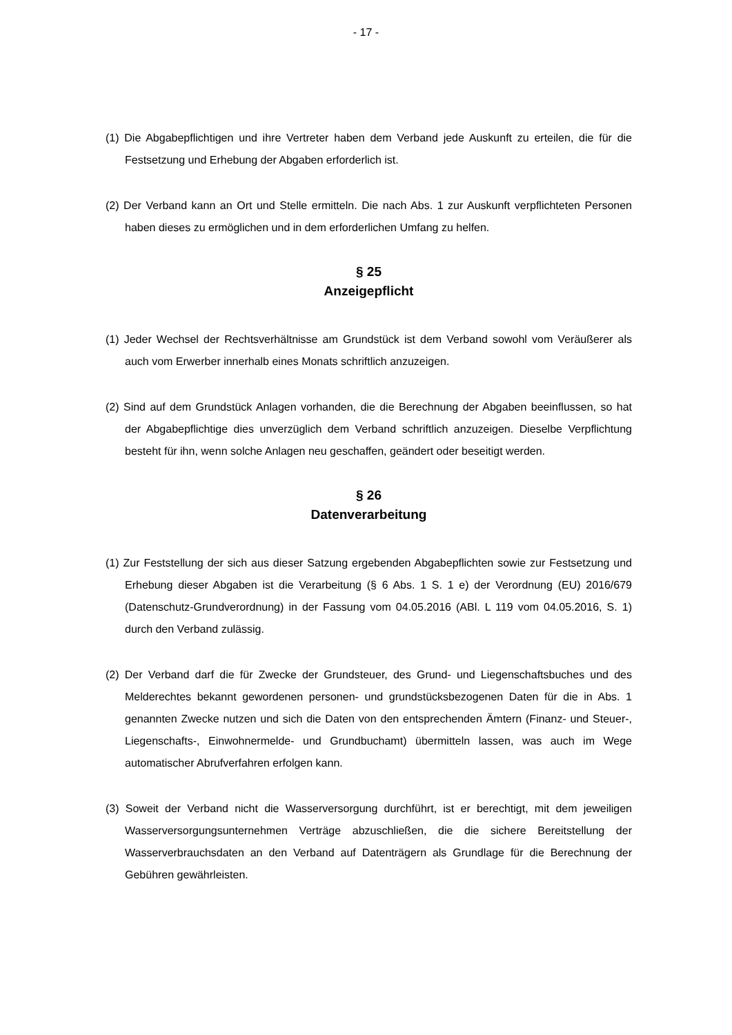- 17 -
(1) Die Abgabepflichtigen und ihre Vertreter haben dem Verband jede Auskunft zu erteilen, die für die Festsetzung und Erhebung der Abgaben erforderlich ist.
(2) Der Verband kann an Ort und Stelle ermitteln. Die nach Abs. 1 zur Auskunft verpflichteten Personen haben dieses zu ermöglichen und in dem erforderlichen Umfang zu helfen.
§ 25
Anzeigepflicht
(1) Jeder Wechsel der Rechtsverhältnisse am Grundstück ist dem Verband sowohl vom Veräußerer als auch vom Erwerber innerhalb eines Monats schriftlich anzuzeigen.
(2) Sind auf dem Grundstück Anlagen vorhanden, die die Berechnung der Abgaben beeinflussen, so hat der Abgabepflichtige dies unverzüglich dem Verband schriftlich anzuzeigen. Dieselbe Verpflichtung besteht für ihn, wenn solche Anlagen neu geschaffen, geändert oder beseitigt werden.
§ 26
Datenverarbeitung
(1) Zur Feststellung der sich aus dieser Satzung ergebenden Abgabepflichten sowie zur Festsetzung und Erhebung dieser Abgaben ist die Verarbeitung (§ 6 Abs. 1 S. 1 e) der Verordnung (EU) 2016/679 (Datenschutz-Grundverordnung) in der Fassung vom 04.05.2016 (ABl. L 119 vom 04.05.2016, S. 1) durch den Verband zulässig.
(2) Der Verband darf die für Zwecke der Grundsteuer, des Grund- und Liegenschaftsbuches und des Melderechtes bekannt gewordenen personen- und grundstücksbezogenen Daten für die in Abs. 1 genannten Zwecke nutzen und sich die Daten von den entsprechenden Ämtern (Finanz- und Steuer-, Liegenschafts-, Einwohnermelde- und Grundbuchamt) übermitteln lassen, was auch im Wege automatischer Abrufverfahren erfolgen kann.
(3) Soweit der Verband nicht die Wasserversorgung durchführt, ist er berechtigt, mit dem jeweiligen Wasserversorgungsunternehmen Verträge abzuschließen, die die sichere Bereitstellung der Wasserverbrauchsdaten an den Verband auf Datenträgern als Grundlage für die Berechnung der Gebühren gewährleisten.